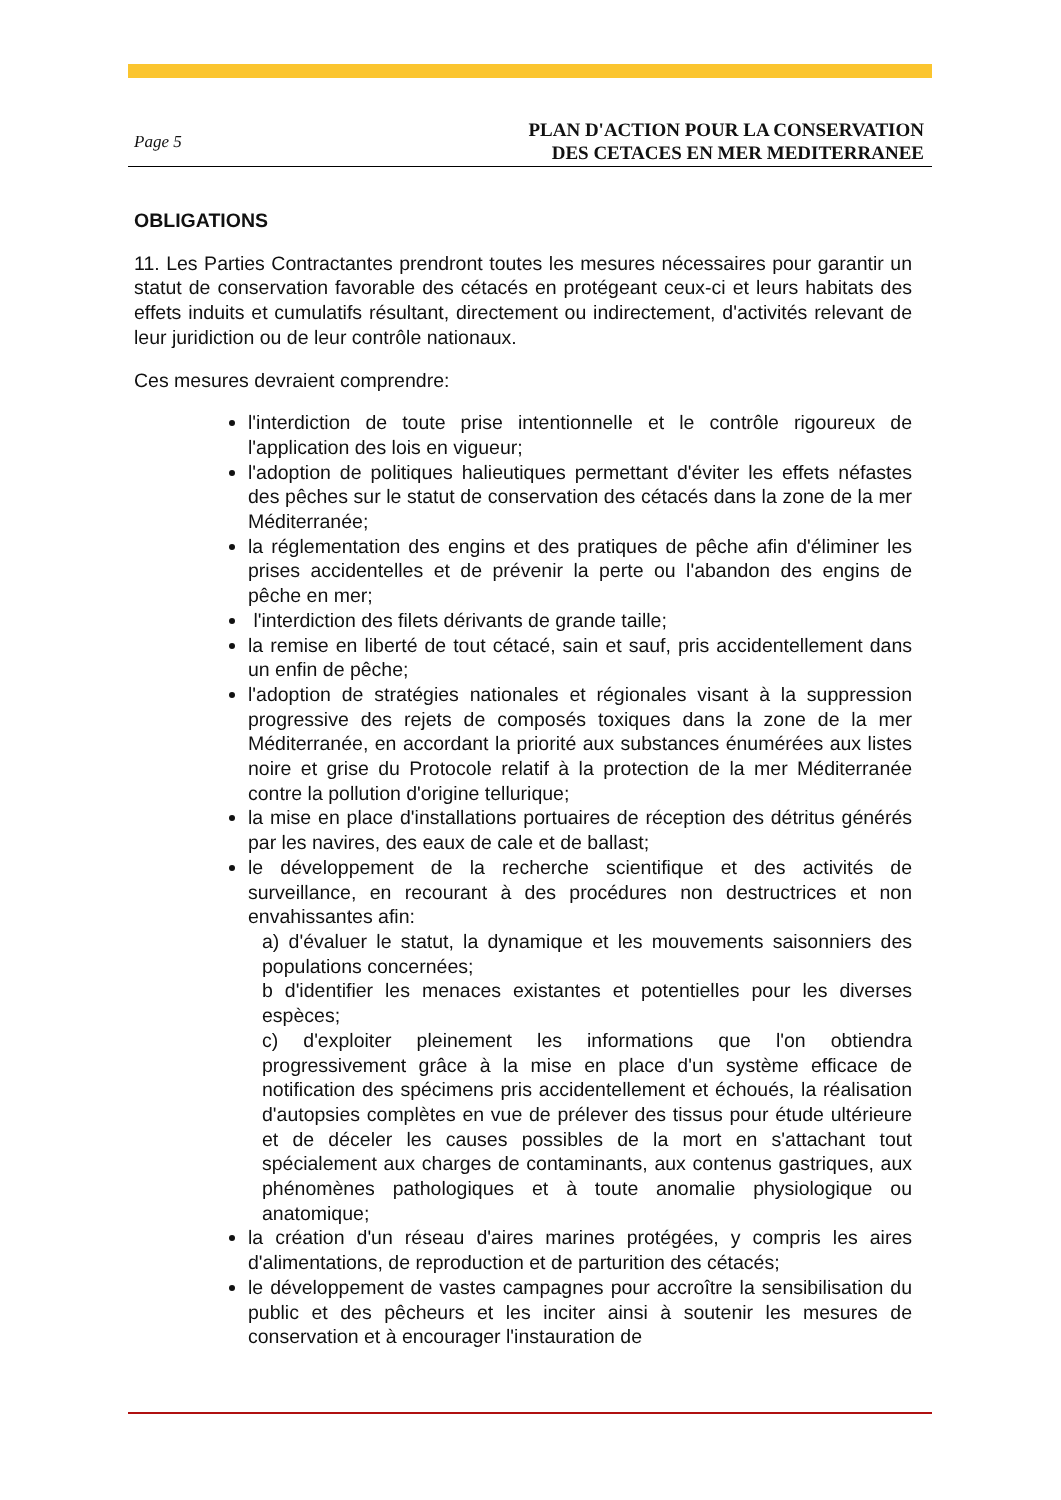Page 5
PLAN D'ACTION POUR LA CONSERVATION
DES CETACES EN MER MEDITERRANEE
OBLIGATIONS
11. Les Parties Contractantes prendront toutes les mesures nécessaires pour garantir un statut de conservation favorable des cétacés en protégeant ceux-ci et leurs habitats des effets induits et cumulatifs résultant, directement ou indirectement, d'activités relevant de leur juridiction ou de leur contrôle nationaux.
Ces mesures devraient comprendre:
l'interdiction de toute prise intentionnelle et le contrôle rigoureux de l'application des lois en vigueur;
l'adoption de politiques halieutiques permettant d'éviter les effets néfastes des pêches sur le statut de conservation des cétacés dans la zone de la mer Méditerranée;
la réglementation des engins et des pratiques de pêche afin d'éliminer les prises accidentelles et de prévenir la perte ou l'abandon des engins de pêche en mer;
l'interdiction des filets dérivants de grande taille;
la remise en liberté de tout cétacé, sain et sauf, pris accidentellement dans un enfin de pêche;
l'adoption de stratégies nationales et régionales visant à la suppression progressive des rejets de composés toxiques dans la zone de la mer Méditerranée, en accordant la priorité aux substances énumérées aux listes noire et grise du Protocole relatif à la protection de la mer Méditerranée contre la pollution d'origine tellurique;
la mise en place d'installations portuaires de réception des détritus générés par les navires, des eaux de cale et de ballast;
le développement de la recherche scientifique et des activités de surveillance, en recourant à des procédures non destructrices et non envahissantes afin:
a) d'évaluer le statut, la dynamique et les mouvements saisonniers des populations concernées;
b d'identifier les menaces existantes et potentielles pour les diverses espèces;
c) d'exploiter pleinement les informations que l'on obtiendra progressivement grâce à la mise en place d'un système efficace de notification des spécimens pris accidentellement et échoués, la réalisation d'autopsies complètes en vue de prélever des tissus pour étude ultérieure et de déceler les causes possibles de la mort en s'attachant tout spécialement aux charges de contaminants, aux contenus gastriques, aux phénomènes pathologiques et à toute anomalie physiologique ou anatomique;
la création d'un réseau d'aires marines protégées, y compris les aires d'alimentations, de reproduction et de parturition des cétacés;
le développement de vastes campagnes pour accroître la sensibilisation du public et des pêcheurs et les inciter ainsi à soutenir les mesures de conservation et à encourager l'instauration de